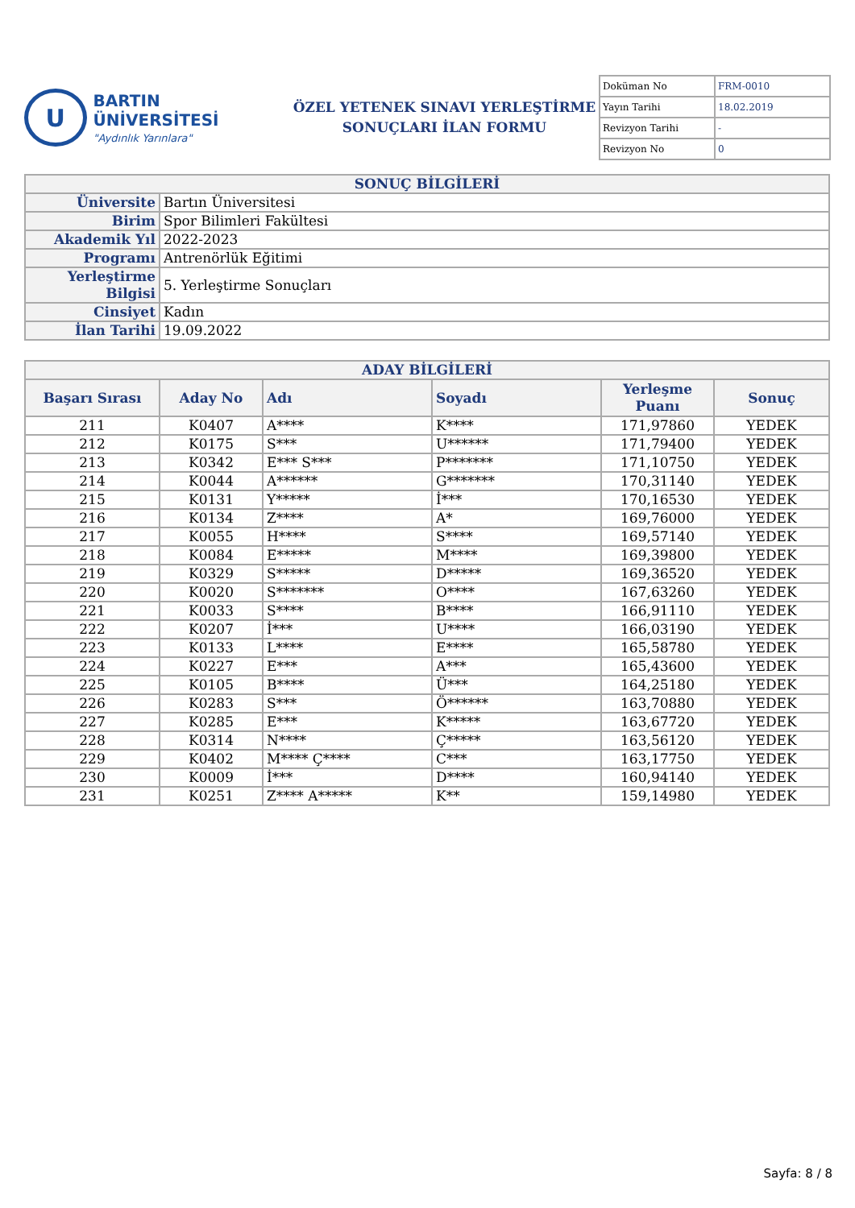U
BARTIN ÜNİVERSİTESİ
"Aydınlık Yarınlara"
ÖZEL YETENEK SINAVI YERLEŞTİRME
SONUÇLARI İLAN FORMU
| Doküman No | FRM-0010 |
| Yayın Tarihi | 18.02.2019 |
| Revizyon Tarihi | - |
| Revizyon No | 0 |
| SONUÇ BİLGİLERİ | |
| Üniversite | Bartın Üniversitesi |
| Birim | Spor Bilimleri Fakültesi |
| Akademik Yıl | 2022-2023 |
| Programı | Antrenörlük Eğitimi |
| Yerleştirme Bilgisi | 5. Yerleştirme Sonuçları |
| Cinsiyet | Kadın |
| İlan Tarihi | 19.09.2022 |
| ADAY BİLGİLERİ | | | | | |
| Başarı Sırası | Aday No | Adı | Soyadı | Yerleşme Puanı | Sonuç |
| 211 | K0407 | A**** | K**** | 171,97860 | YEDEK |
| 212 | K0175 | S*** | U****** | 171,79400 | YEDEK |
| 213 | K0342 | E*** S*** | P******* | 171,10750 | YEDEK |
| 214 | K0044 | A****** | G******* | 170,31140 | YEDEK |
| 215 | K0131 | Y***** | İ*** | 170,16530 | YEDEK |
| 216 | K0134 | Z**** | A* | 169,76000 | YEDEK |
| 217 | K0055 | H**** | S**** | 169,57140 | YEDEK |
| 218 | K0084 | E***** | M**** | 169,39800 | YEDEK |
| 219 | K0329 | S***** | D***** | 169,36520 | YEDEK |
| 220 | K0020 | S******* | O**** | 167,63260 | YEDEK |
| 221 | K0033 | S**** | B**** | 166,91110 | YEDEK |
| 222 | K0207 | İ*** | U**** | 166,03190 | YEDEK |
| 223 | K0133 | L**** | E**** | 165,58780 | YEDEK |
| 224 | K0227 | E*** | A*** | 165,43600 | YEDEK |
| 225 | K0105 | B**** | Ü*** | 164,25180 | YEDEK |
| 226 | K0283 | S*** | Ö****** | 163,70880 | YEDEK |
| 227 | K0285 | E*** | K***** | 163,67720 | YEDEK |
| 228 | K0314 | N**** | Ç***** | 163,56120 | YEDEK |
| 229 | K0402 | M**** Ç**** | C*** | 163,17750 | YEDEK |
| 230 | K0009 | İ*** | D**** | 160,94140 | YEDEK |
| 231 | K0251 | Z**** A***** | K** | 159,14980 | YEDEK |
Sayfa: 8 / 8